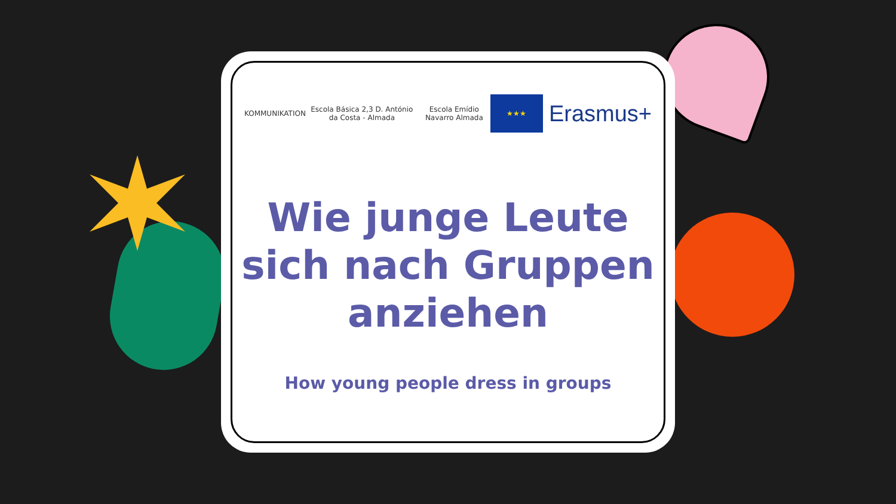KOMMUNIKATION
Escola Básica 2,3 D. António da Costa - Almada
Escola Emídio Navarro Almada
★★★
Erasmus+
Wie junge Leute
sich nach Gruppen
anziehen
How young people dress in groups